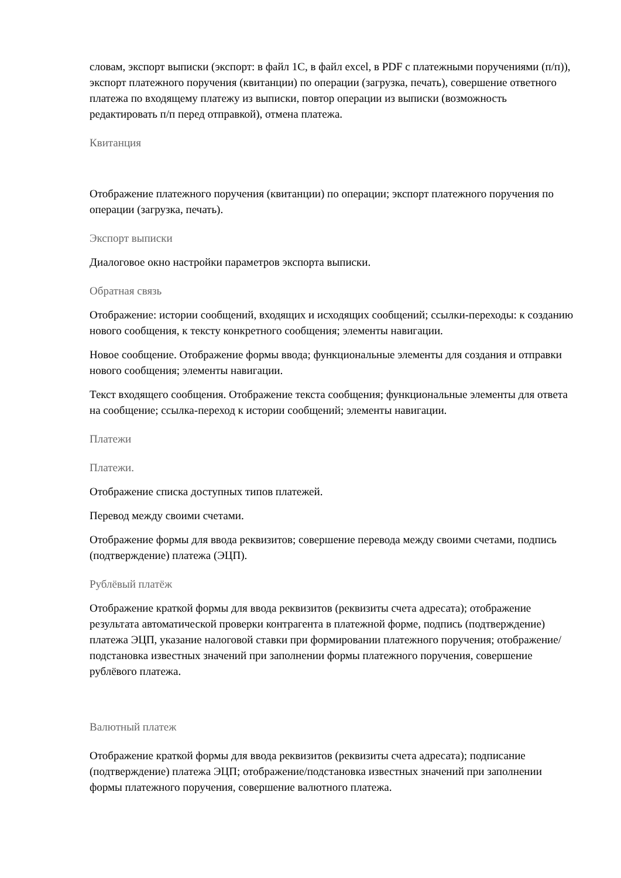словам, экспорт выписки (экспорт: в файл 1С, в файл excel, в PDF с платежными поручениями (п/п)), экспорт платежного поручения (квитанции) по операции (загрузка, печать), совершение ответного платежа по входящему платежу из выписки, повтор операции из выписки (возможность редактировать п/п перед отправкой), отмена платежа.
Квитанция
Отображение платежного поручения (квитанции) по операции; экспорт платежного поручения по операции (загрузка, печать).
Экспорт выписки
Диалоговое окно настройки параметров экспорта выписки.
Обратная связь
Отображение: истории сообщений, входящих и исходящих сообщений; ссылки-переходы: к созданию нового сообщения, к тексту конкретного сообщения; элементы навигации.
Новое сообщение. Отображение формы ввода; функциональные элементы для создания и отправки нового сообщения; элементы навигации.
Текст входящего сообщения. Отображение текста сообщения; функциональные элементы для ответа на сообщение; ссылка-переход к истории сообщений; элементы навигации.
Платежи
Платежи.
Отображение списка доступных типов платежей.
Перевод между своими счетами.
Отображение формы для ввода реквизитов; совершение перевода между своими счетами, подпись (подтверждение) платежа (ЭЦП).
Рублёвый платёж
Отображение краткой формы для ввода реквизитов (реквизиты счета адресата); отображение результата автоматической проверки контрагента в платежной форме, подпись (подтверждение) платежа ЭЦП, указание налоговой ставки при формировании платежного поручения; отображение/подстановка известных значений при заполнении формы платежного поручения, совершение рублёвого платежа.
Валютный платеж
Отображение краткой формы для ввода реквизитов (реквизиты счета адресата); подписание (подтверждение) платежа ЭЦП; отображение/подстановка известных значений при заполнении формы платежного поручения, совершение валютного платежа.